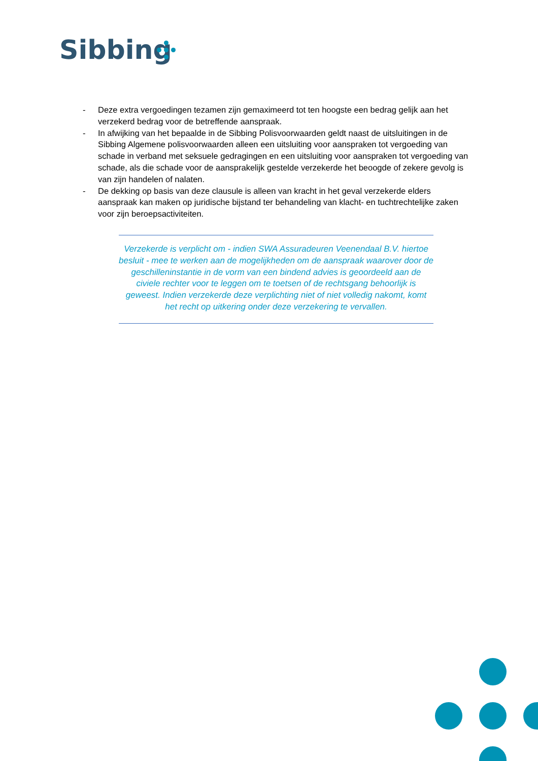Sibbing
- Deze extra vergoedingen tezamen zijn gemaximeerd tot ten hoogste een bedrag gelijk aan het verzekerd bedrag voor de betreffende aanspraak.
- In afwijking van het bepaalde in de Sibbing Polisvoorwaarden geldt naast de uitsluitingen in de Sibbing Algemene polisvoorwaarden alleen een uitsluiting voor aanspraken tot vergoeding van schade in verband met seksuele gedragingen en een uitsluiting voor aanspraken tot vergoeding van schade, als die schade voor de aansprakelijk gestelde verzekerde het beoogde of zekere gevolg is van zijn handelen of nalaten.
- De dekking op basis van deze clausule is alleen van kracht in het geval verzekerde elders aanspraak kan maken op juridische bijstand ter behandeling van klacht- en tuchtrechtelijke zaken voor zijn beroepsactiviteiten.
Verzekerde is verplicht om - indien SWA Assuradeuren Veenendaal B.V. hiertoe besluit - mee te werken aan de mogelijkheden om de aanspraak waarover door de geschilleninstantie in de vorm van een bindend advies is geoordeeld aan de civiele rechter voor te leggen om te toetsen of de rechtsgang behoorlijk is geweest. Indien verzekerde deze verplichting niet of niet volledig nakomt, komt het recht op uitkering onder deze verzekering te vervallen.